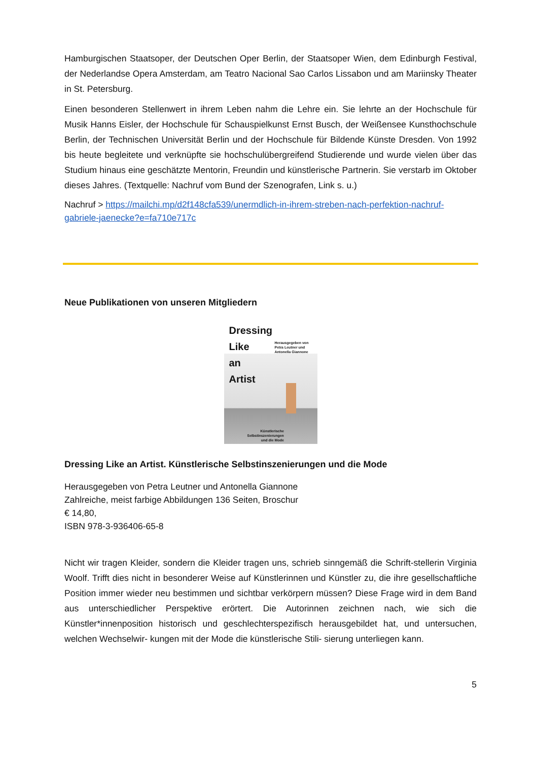Hamburgischen Staatsoper, der Deutschen Oper Berlin, der Staatsoper Wien, dem Edinburgh Festival, der Nederlandse Opera Amsterdam, am Teatro Nacional Sao Carlos Lissabon und am Mariinsky Theater in St. Petersburg.
Einen besonderen Stellenwert in ihrem Leben nahm die Lehre ein. Sie lehrte an der Hochschule für Musik Hanns Eisler, der Hochschule für Schauspielkunst Ernst Busch, der Weißensee Kunsthochschule Berlin, der Technischen Universität Berlin und der Hochschule für Bildende Künste Dresden. Von 1992 bis heute begleitete und verknüpfte sie hochschulübergreifend Studierende und wurde vielen über das Studium hinaus eine geschätzte Mentorin, Freundin und künstlerische Partnerin. Sie verstarb im Oktober dieses Jahres. (Textquelle: Nachruf vom Bund der Szenografen, Link s. u.)
Nachruf > https://mailchi.mp/d2f148cfa539/unermdlich-in-ihrem-streben-nach-perfektion-nachruf-gabriele-jaenecke?e=fa710e717c
Neue Publikationen von unseren Mitgliedern
Dressing
Like
an
Artist
Herausgegeben von
Petra Leutner und
Antonella Giannone
Künstlerische
Selbstinszenierungen
und die Mode
Dressing Like an Artist. Künstlerische Selbstinszenierungen und die Mode
Herausgegeben von Petra Leutner und Antonella Giannone
Zahlreiche, meist farbige Abbildungen 136 Seiten, Broschur
€ 14,80,
ISBN 978-3-936406-65-8
Nicht wir tragen Kleider, sondern die Kleider tragen uns, schrieb sinngemäß die Schrift-stellerin Virginia Woolf. Trifft dies nicht in besonderer Weise auf Künstlerinnen und Künstler zu, die ihre gesellschaftliche Position immer wieder neu bestimmen und sichtbar verkörpern müssen? Diese Frage wird in dem Band aus unterschiedlicher Perspektive erörtert. Die Autorinnen zeichnen nach, wie sich die Künstler*innenposition historisch und geschlechterspezifisch herausgebildet hat, und untersuchen, welchen Wechselwir- kungen mit der Mode die künstlerische Stili- sierung unterliegen kann.
5